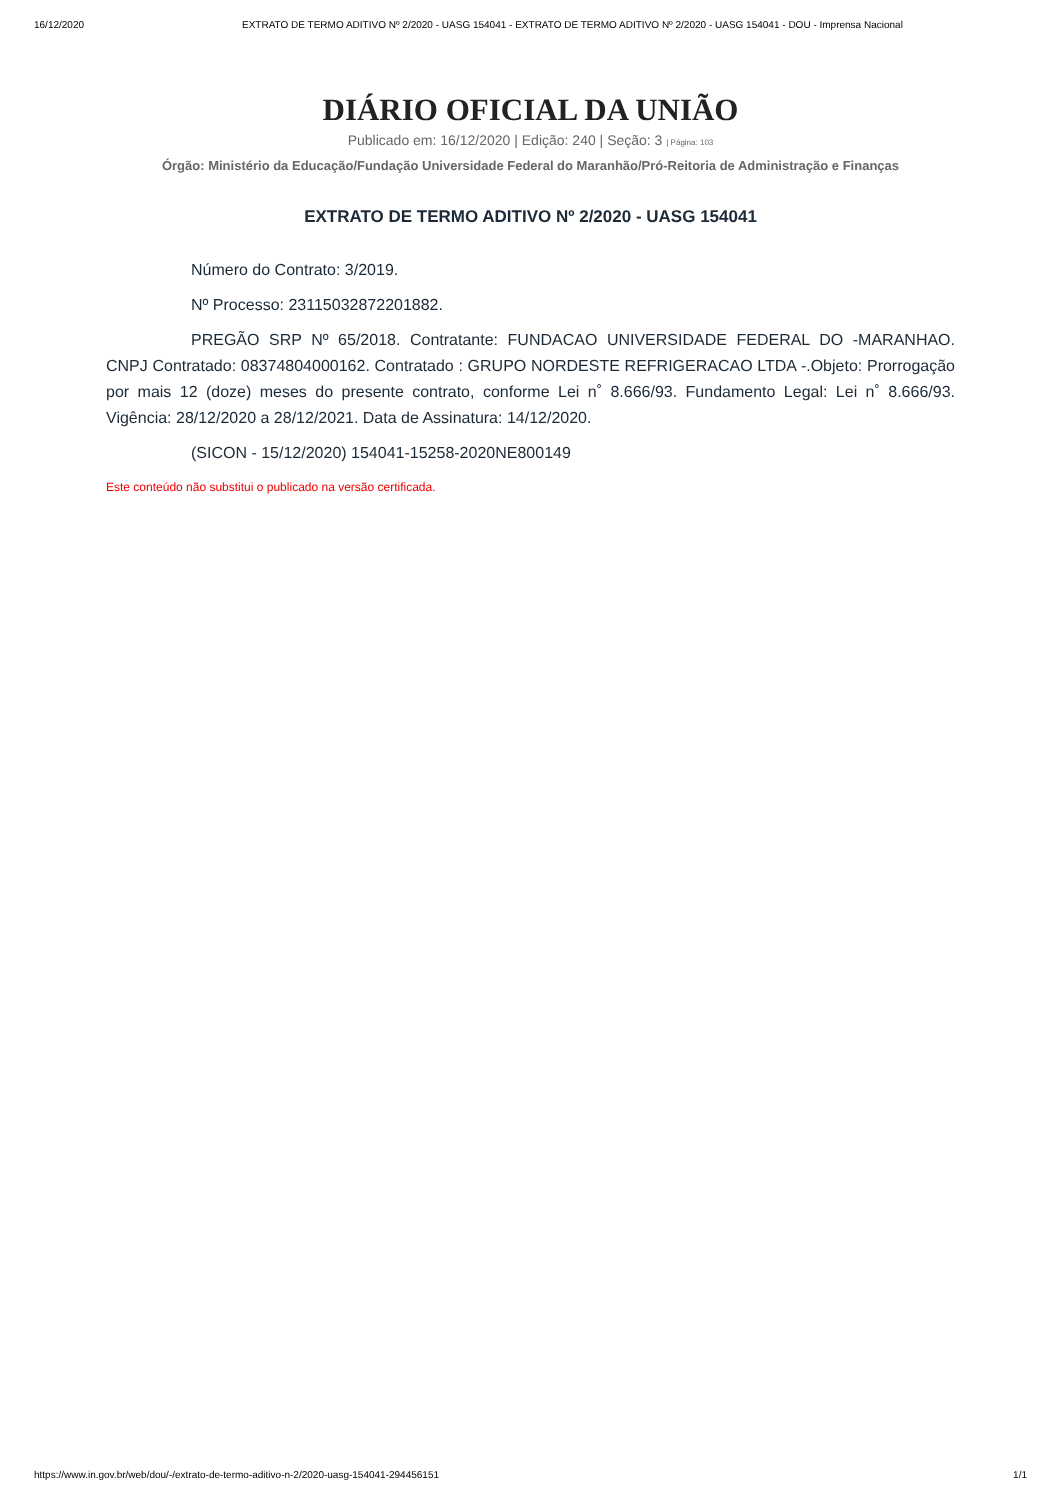16/12/2020 EXTRATO DE TERMO ADITIVO Nº 2/2020 - UASG 154041 - EXTRATO DE TERMO ADITIVO Nº 2/2020 - UASG 154041 - DOU - Imprensa Nacional
DIÁRIO OFICIAL DA UNIÃO
Publicado em: 16/12/2020 | Edição: 240 | Seção: 3 | Página: 103
Órgão: Ministério da Educação/Fundação Universidade Federal do Maranhão/Pró-Reitoria de Administração e Finanças
EXTRATO DE TERMO ADITIVO Nº 2/2020 - UASG 154041
Número do Contrato: 3/2019.
Nº Processo: 23115032872201882.
PREGÃO SRP Nº 65/2018. Contratante: FUNDACAO UNIVERSIDADE FEDERAL DO -MARANHAO. CNPJ Contratado: 08374804000162. Contratado : GRUPO NORDESTE REFRIGERACAO LTDA -.Objeto: Prorrogação por mais 12 (doze) meses do presente contrato, conforme Lei n˚ 8.666/93. Fundamento Legal: Lei n˚ 8.666/93. Vigência: 28/12/2020 a 28/12/2021. Data de Assinatura: 14/12/2020.
(SICON - 15/12/2020) 154041-15258-2020NE800149
Este conteúdo não substitui o publicado na versão certificada.
https://www.in.gov.br/web/dou/-/extrato-de-termo-aditivo-n-2/2020-uasg-154041-294456151 1/1